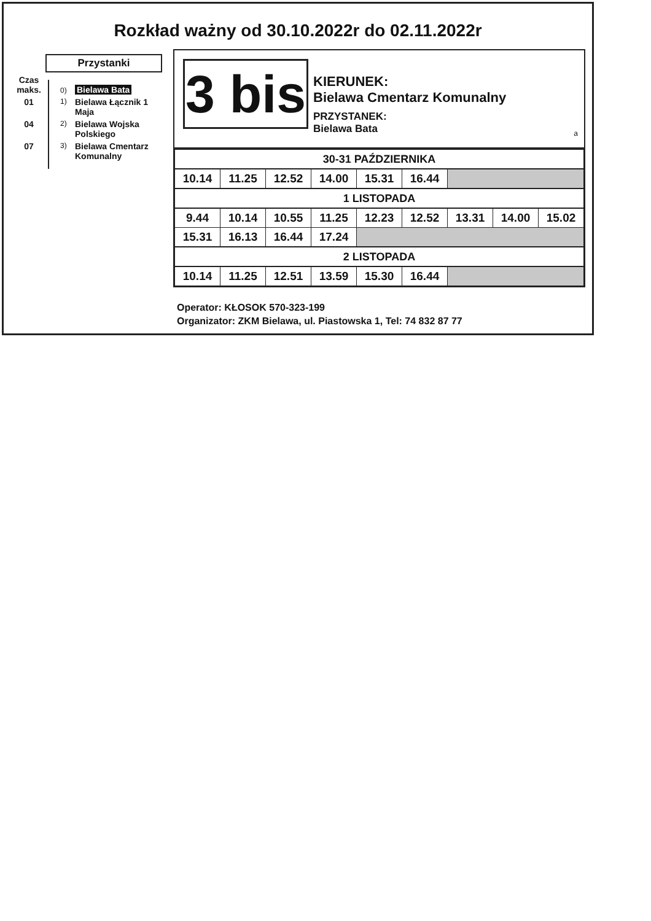Rozkład ważny od 30.10.2022r do 02.11.2022r
Przystanki
Czas
maks.
0)
Bielawa Bata
01
1)
Bielawa Łącznik 1 Maja
04
2)
Bielawa Wojska Polskiego
07
3)
Bielawa Cmentarz Komunalny
3 bis
KIERUNEK:
Bielawa Cmentarz Komunalny
PRZYSTANEK:
Bielawa Bata
a
| 30-31 PAŹDZIERNIKA | | | | | | | | |
| 10.14 | 11.25 | 12.52 | 14.00 | 15.31 | 16.44 | | | |
| 1 LISTOPADA | | | | | | | | |
| 9.44 | 10.14 | 10.55 | 11.25 | 12.23 | 12.52 | 13.31 | 14.00 | 15.02 |
| 15.31 | 16.13 | 16.44 | 17.24 | | | | | |
| 2 LISTOPADA | | | | | | | | |
| 10.14 | 11.25 | 12.51 | 13.59 | 15.30 | 16.44 | | | |
Operator: KŁOSOK 570-323-199
Organizator: ZKM Bielawa, ul. Piastowska 1, Tel: 74 832 87 77